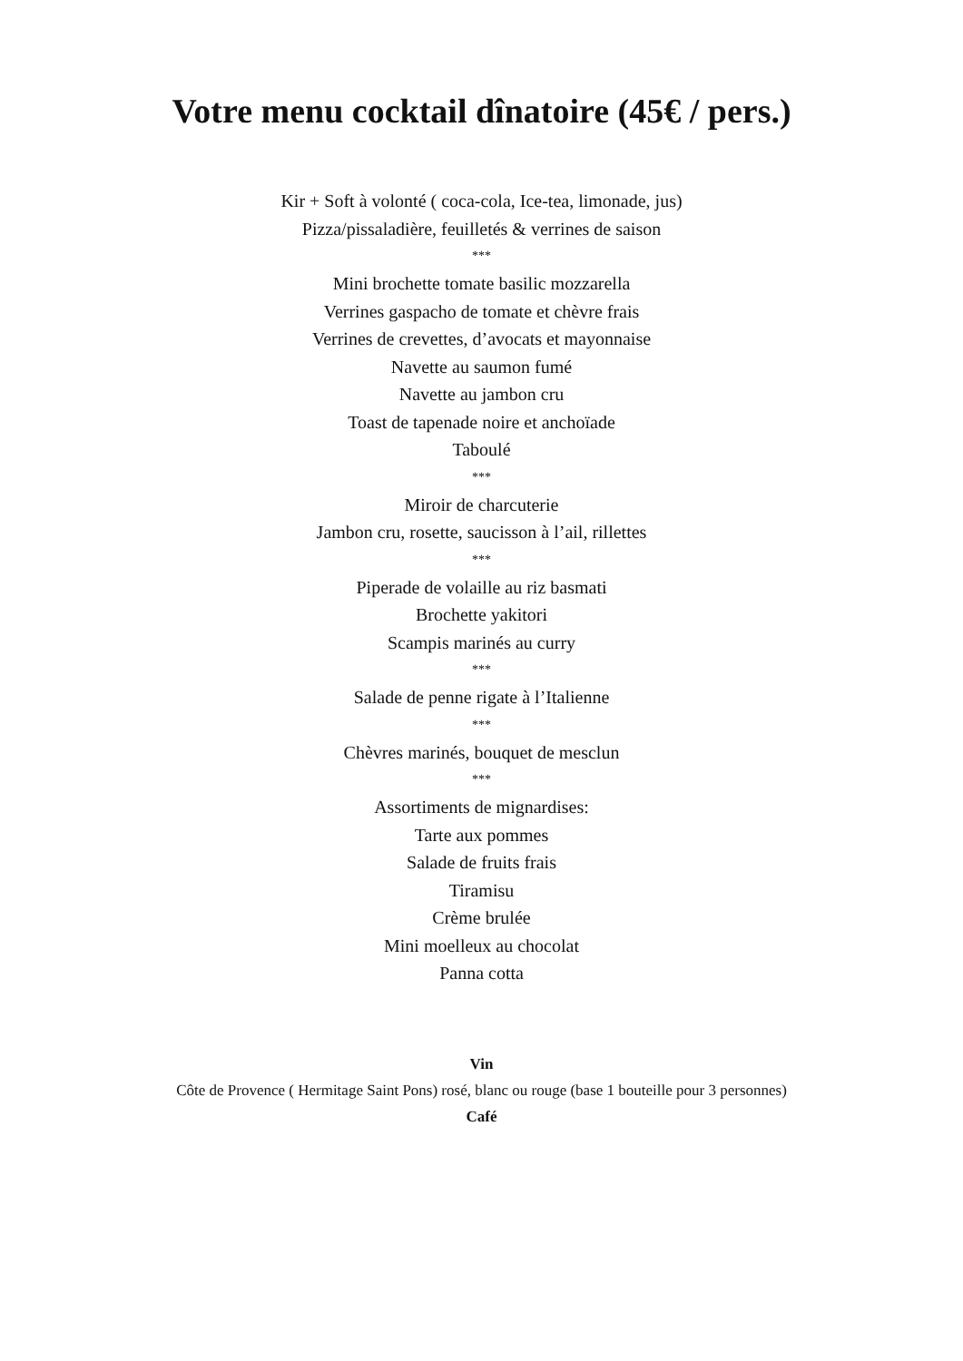Votre menu cocktail dînatoire (45€ / pers.)
Kir + Soft à volonté ( coca-cola, Ice-tea, limonade, jus)
Pizza/pissaladière, feuilletés & verrines de saison
***
Mini brochette tomate basilic mozzarella
Verrines gaspacho de tomate et chèvre frais
Verrines de crevettes, d’avocats et mayonnaise
Navette au saumon fumé
Navette au jambon cru
Toast de tapenade noire et anchoïade
Taboulé
***
Miroir de charcuterie
Jambon cru, rosette, saucisson à l’ail, rillettes
***
Piperade de volaille au riz basmati
Brochette yakitori
Scampis marinés au curry
***
Salade de penne rigate à l’Italienne
***
Chèvres marinés, bouquet de mesclun
***
Assortiments de mignardises:
Tarte aux pommes
Salade de fruits frais
Tiramisu
Crème brulée
Mini moelleux au chocolat
Panna cotta
Vin
Côte de Provence ( Hermitage Saint Pons) rosé, blanc ou rouge (base 1 bouteille pour 3 personnes)
Café